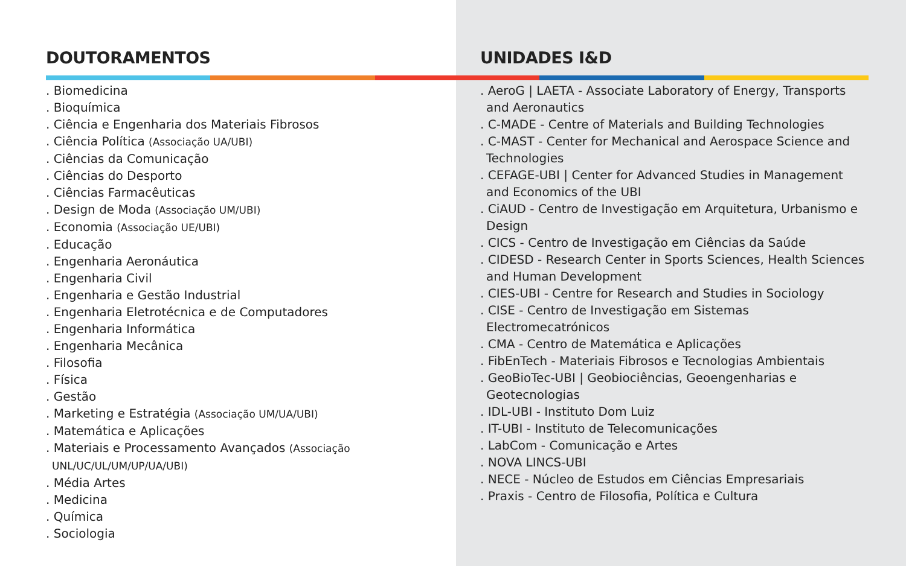DOUTORAMENTOS
. Biomedicina
. Bioquímica
. Ciência e Engenharia dos Materiais Fibrosos
. Ciência Política (Associação UA/UBI)
. Ciências da Comunicação
. Ciências do Desporto
. Ciências Farmacêuticas
. Design de Moda (Associação UM/UBI)
. Economia (Associação UE/UBI)
. Educação
. Engenharia Aeronáutica
. Engenharia Civil
. Engenharia e Gestão Industrial
. Engenharia Eletrotécnica e de Computadores
. Engenharia Informática
. Engenharia Mecânica
. Filosofia
. Física
. Gestão
. Marketing e Estratégia (Associação UM/UA/UBI)
. Matemática e Aplicações
. Materiais e Processamento Avançados (Associação UNL/UC/UL/UM/UP/UA/UBI)
. Média Artes
. Medicina
. Química
. Sociologia
UNIDADES I&D
. AeroG | LAETA - Associate Laboratory of Energy, Transports and Aeronautics
. C-MADE - Centre of Materials and Building Technologies
. C-MAST - Center for Mechanical and Aerospace Science and Technologies
. CEFAGE-UBI | Center for Advanced Studies in Management and Economics of the UBI
. CiAUD - Centro de Investigação em Arquitetura, Urbanismo e Design
. CICS - Centro de Investigação em Ciências da Saúde
. CIDESD - Research Center in Sports Sciences, Health Sciences and Human Development
. CIES-UBI - Centre for Research and Studies in Sociology
. CISE - Centro de Investigação em Sistemas Electromecatrónicos
. CMA - Centro de Matemática e Aplicações
. FibEnTech - Materiais Fibrosos e Tecnologias Ambientais
. GeoBioTec-UBI | Geobiociências, Geoengenharias e Geotecnologias
. IDL-UBI - Instituto Dom Luiz
. IT-UBI - Instituto de Telecomunicações
. LabCom - Comunicação e Artes
. NOVA LINCS-UBI
. NECE - Núcleo de Estudos em Ciências Empresariais
. Praxis - Centro de Filosofia, Política e Cultura